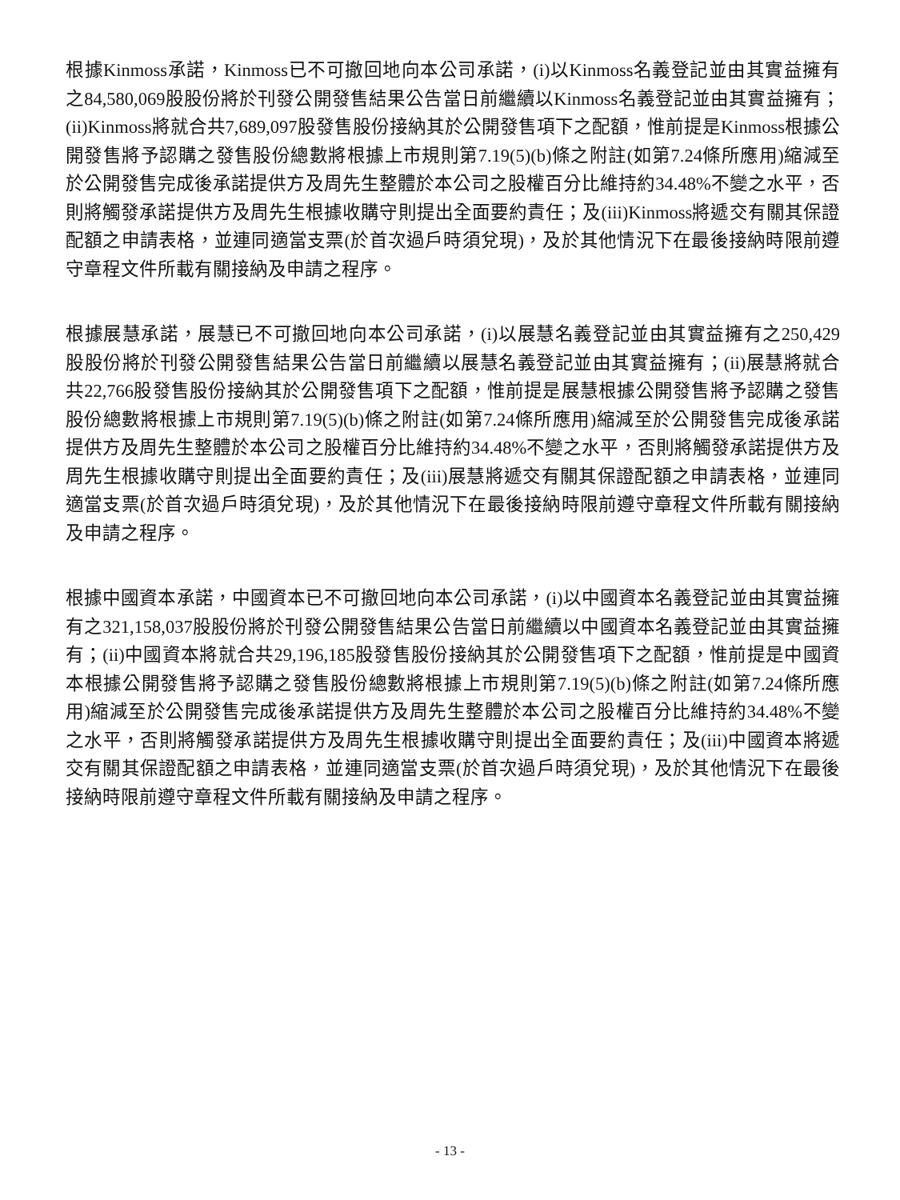根據Kinmoss承諾，Kinmoss已不可撤回地向本公司承諾，(i)以Kinmoss名義登記並由其實益擁有之84,580,069股股份將於刊發公開發售結果公告當日前繼續以Kinmoss名義登記並由其實益擁有；(ii)Kinmoss將就合共7,689,097股發售股份接納其於公開發售項下之配額，惟前提是Kinmoss根據公開發售將予認購之發售股份總數將根據上市規則第7.19(5)(b)條之附註(如第7.24條所應用)縮減至於公開發售完成後承諾提供方及周先生整體於本公司之股權百分比維持約34.48%不變之水平，否則將觸發承諾提供方及周先生根據收購守則提出全面要約責任；及(iii)Kinmoss將遞交有關其保證配額之申請表格，並連同適當支票(於首次過戶時須兌現)，及於其他情況下在最後接納時限前遵守章程文件所載有關接納及申請之程序。
根據展慧承諾，展慧已不可撤回地向本公司承諾，(i)以展慧名義登記並由其實益擁有之250,429股股份將於刊發公開發售結果公告當日前繼續以展慧名義登記並由其實益擁有；(ii)展慧將就合共22,766股發售股份接納其於公開發售項下之配額，惟前提是展慧根據公開發售將予認購之發售股份總數將根據上市規則第7.19(5)(b)條之附註(如第7.24條所應用)縮減至於公開發售完成後承諾提供方及周先生整體於本公司之股權百分比維持約34.48%不變之水平，否則將觸發承諾提供方及周先生根據收購守則提出全面要約責任；及(iii)展慧將遞交有關其保證配額之申請表格，並連同適當支票(於首次過戶時須兌現)，及於其他情況下在最後接納時限前遵守章程文件所載有關接納及申請之程序。
根據中國資本承諾，中國資本已不可撤回地向本公司承諾，(i)以中國資本名義登記並由其實益擁有之321,158,037股股份將於刊發公開發售結果公告當日前繼續以中國資本名義登記並由其實益擁有；(ii)中國資本將就合共29,196,185股發售股份接納其於公開發售項下之配額，惟前提是中國資本根據公開發售將予認購之發售股份總數將根據上市規則第7.19(5)(b)條之附註(如第7.24條所應用)縮減至於公開發售完成後承諾提供方及周先生整體於本公司之股權百分比維持約34.48%不變之水平，否則將觸發承諾提供方及周先生根據收購守則提出全面要約責任；及(iii)中國資本將遞交有關其保證配額之申請表格，並連同適當支票(於首次過戶時須兌現)，及於其他情況下在最後接納時限前遵守章程文件所載有關接納及申請之程序。
- 13 -